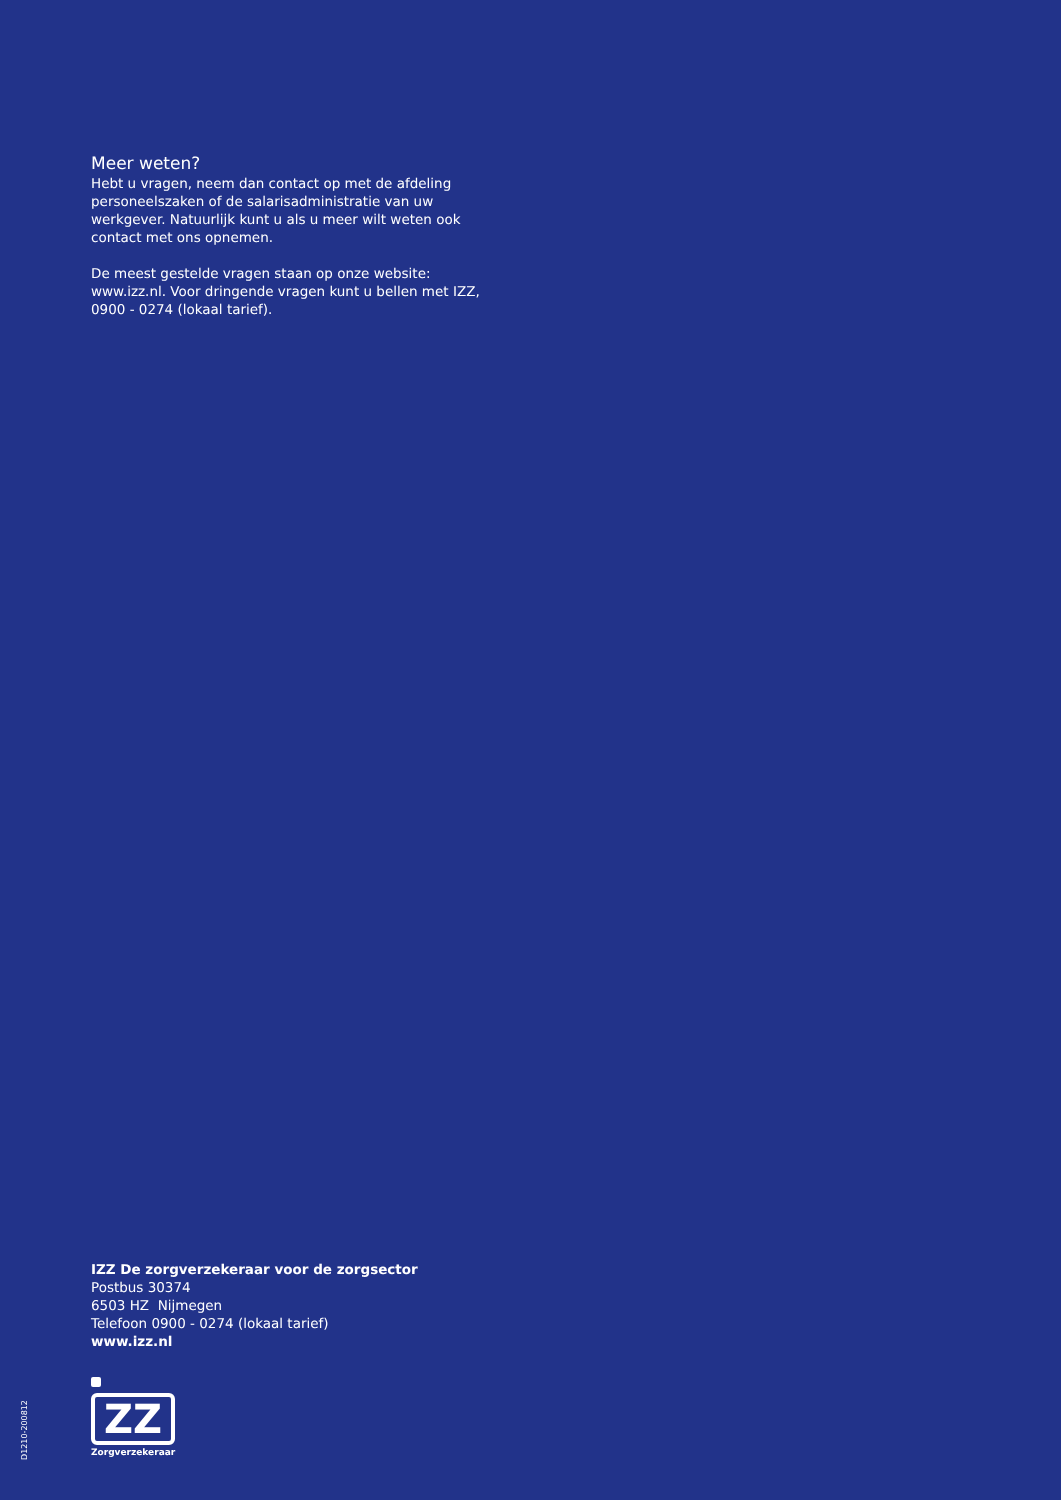Meer weten?
Hebt u vragen, neem dan contact op met de afdeling personeelszaken of de salarisadministratie van uw werkgever. Natuurlijk kunt u als u meer wilt weten ook contact met ons opnemen.
De meest gestelde vragen staan op onze website: www.izz.nl. Voor dringende vragen kunt u bellen met IZZ, 0900 - 0274 (lokaal tarief).
IZZ De zorgverzekeraar voor de zorgsector
Postbus 30374
6503 HZ Nijmegen
Telefoon 0900 - 0274 (lokaal tarief)
www.izz.nl
ZZ
Zorgverzekeraar
D1210-200812